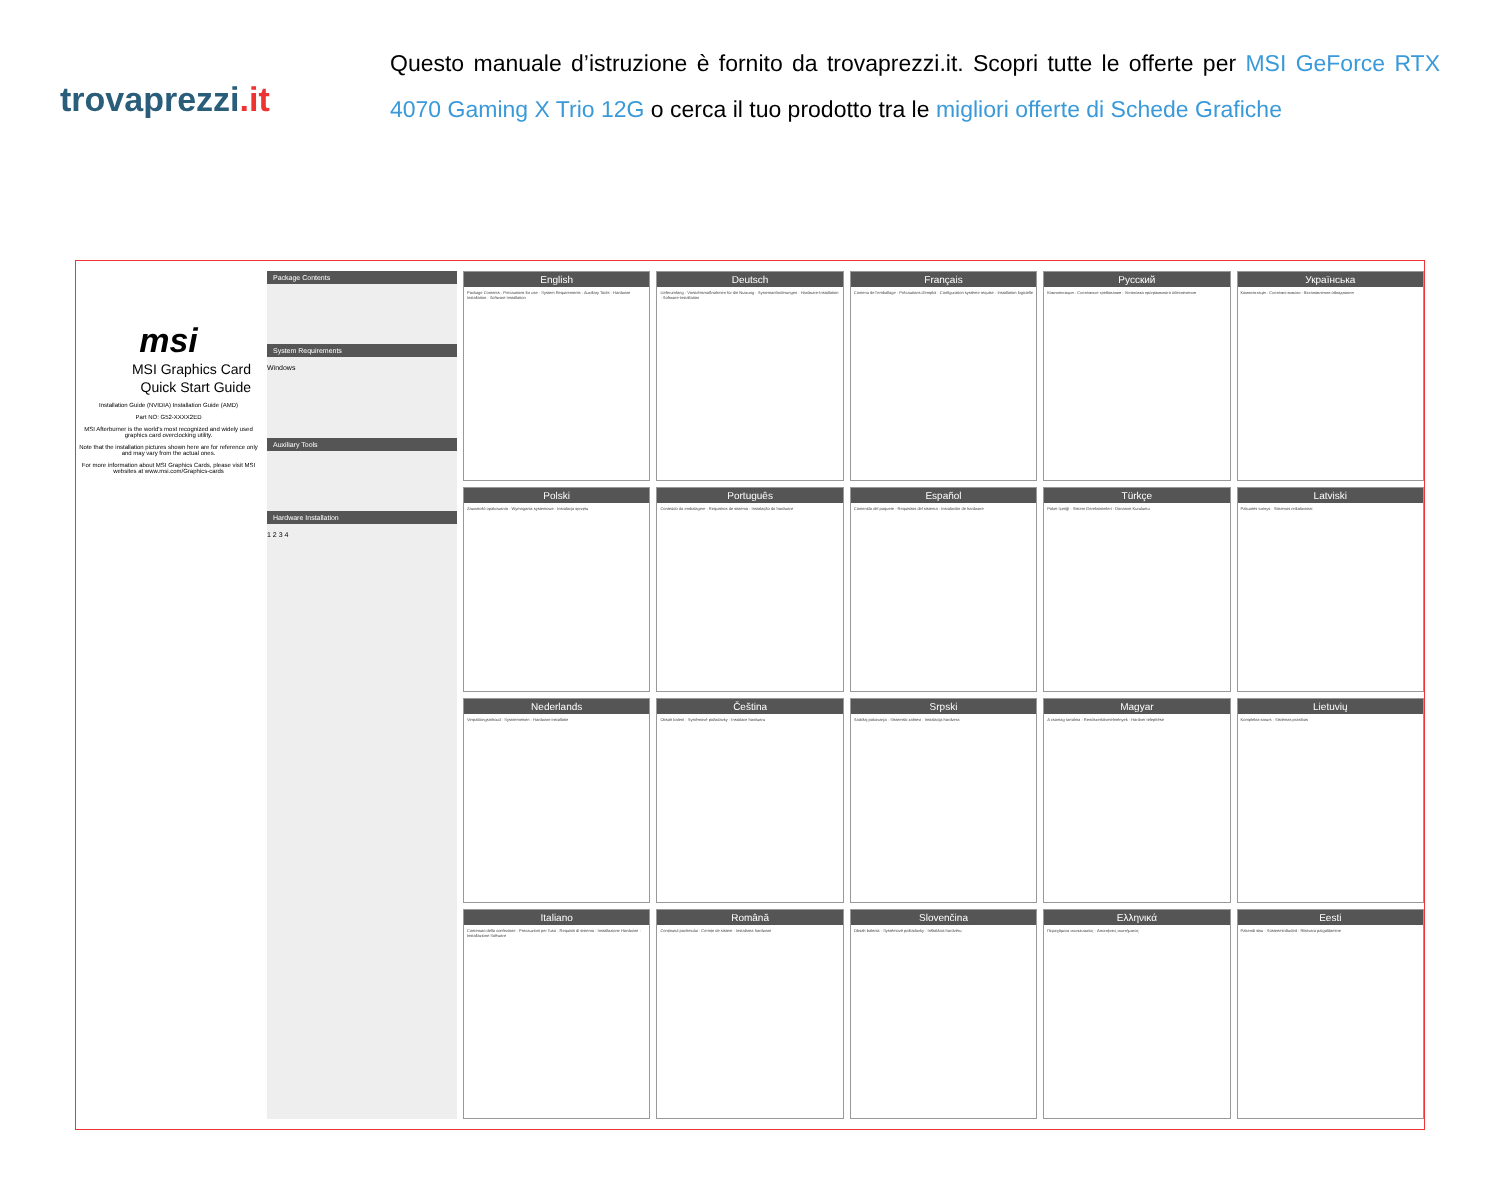trovaprezzi.it
Questo manuale d’istruzione è fornito da trovaprezzi.it. Scopri tutte le offerte per MSI GeForce RTX 4070 Gaming X Trio 12G o cerca il tuo prodotto tra le migliori offerte di Schede Grafiche
msi
MSI Graphics Card
Quick Start Guide
Installation Guide (NVIDIA) Installation Guide (AMD)
Part NO: G52-XXXX2ED
MSI Afterburner is the world's most recognized and widely used graphics card overclocking utility.
Note that the installation pictures shown here are for reference only and may vary from the actual ones.
For more information about MSI Graphics Cards, please visit MSI websites at www.msi.com/Graphics-cards
Package Contents
System Requirements
Windows
Auxiliary Tools
Hardware Installation
1 2 3 4
English
Package Contents · Precautions for use · System Requirements · Auxiliary Tools · Hardware Installation · Software Installation
Deutsch
Lieferumfang · Vorsichtsmaßnahmen für die Nutzung · Systemanforderungen · Hardware-Installation · Software-Installation
Français
Contenu de l'emballage · Précautions d'emploi · Configuration système requise · Installation logicielle
Русский
Комплектация · Системные требования · Установка программного обеспечения
Українська
Комплектація · Системні вимоги · Встановлення обладнання
Polski
Zawartość opakowania · Wymagania systemowe · Instalacja sprzętu
Português
Conteúdo da embalagem · Requisitos de sistema · Instalação do hardware
Español
Contenido del paquete · Requisitos del sistema · Instalación de hardware
Türkçe
Paket İçeriği · Sistem Gereksinimleri · Donanım Kurulumu
Latviski
Pakuotės turinys · Sistemos reikalavimai
Nederlands
Verpakkingsinhoud · Systeemeisen · Hardware installatie
Čeština
Obsah balení · Systémové požadavky · Instalace hardwaru
Srpski
Sadržaj pakovanja · Sistemski zahtevi · Instalacija hardvera
Magyar
A csomag tartalma · Rendszerkövetelmények · Hardver telepítése
Lietuvių
Komplekta saturs · Sistēmas prasības
Italiano
Contenuto della confezione · Precauzioni per l'uso · Requisiti di sistema · Installazione Hardware · Installazione Software
Română
Conținutul pachetului · Cerințe de sistem · Instalarea hardware
Slovenčina
Obsah balenia · Systémové požiadavky · Inštalácia hardvéru
Ελληνικά
Περιεχόμενα συσκευασίας · Απαιτήσεις συστήματος
Eesti
Pakendi sisu · Süsteeminõuded · Riistvara paigaldamine